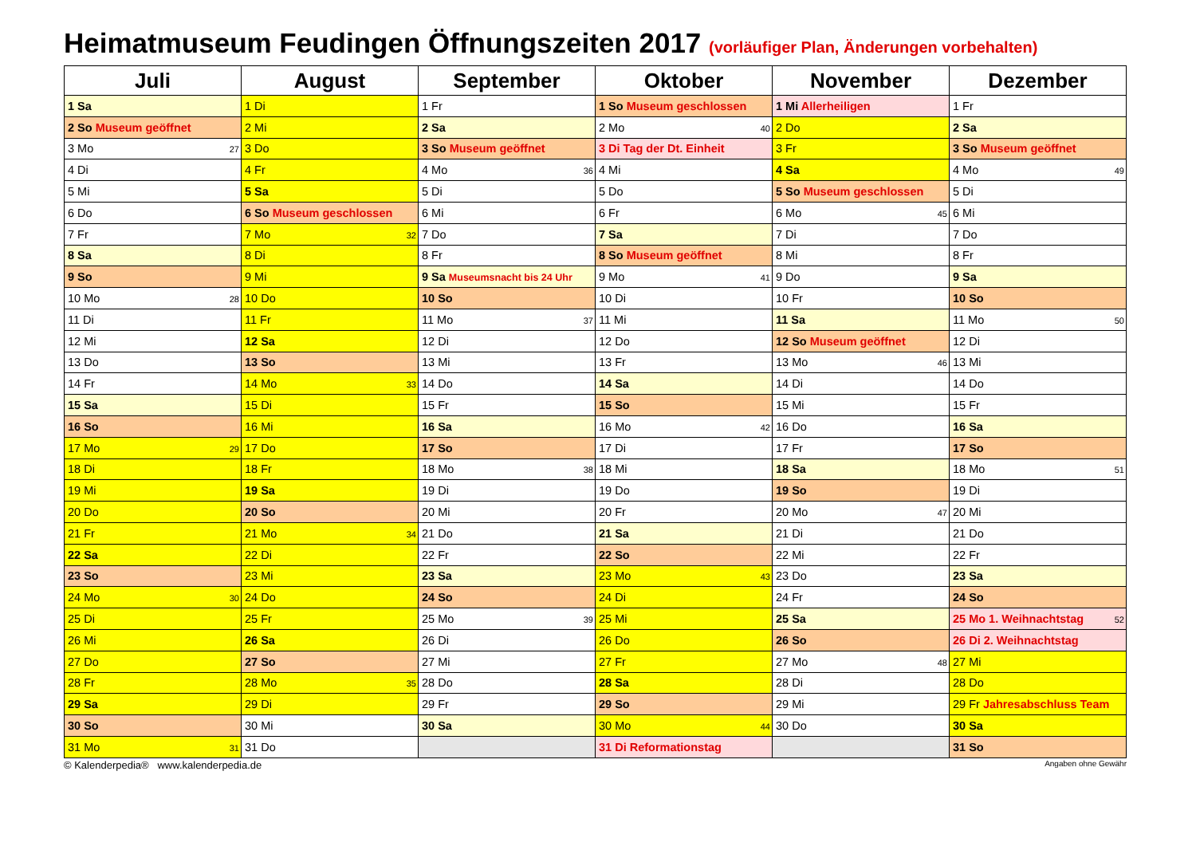Heimatmuseum Feudingen Öffnungszeiten 2017 (vorläufiger Plan, Änderungen vorbehalten)
| Juli | August | September | Oktober | November | Dezember |
| --- | --- | --- | --- | --- | --- |
| 1 Sa | 1 Di | 1 Fr | 1 So Museum geschlossen | 1 Mi Allerheiligen | 1 Fr |
| 2 So Museum geöffnet | 2 Mi | 2 Sa | 2 Mo 40 | 2 Do | 2 Sa |
| 3 Mo 27 | 3 Do | 3 So Museum geöffnet | 3 Di Tag der Dt. Einheit | 3 Fr | 3 So Museum geöffnet |
| 4 Di | 4 Fr | 4 Mo 36 | 4 Mi | 4 Sa | 4 Mo 49 |
| 5 Mi | 5 Sa | 5 Di | 5 Do | 5 So Museum geschlossen | 5 Di |
| 6 Do | 6 So Museum geschlossen | 6 Mi | 6 Fr | 6 Mo 45 | 6 Mi |
| 7 Fr | 7 Mo 32 | 7 Do | 7 Sa | 7 Di | 7 Do |
| 8 Sa | 8 Di | 8 Fr | 8 So Museum geöffnet | 8 Mi | 8 Fr |
| 9 So | 9 Mi | 9 Sa Museumsnacht bis 24 Uhr | 9 Mo 41 | 9 Do | 9 Sa |
| 10 Mo 28 | 10 Do | 10 So | 10 Di | 10 Fr | 10 So |
| 11 Di | 11 Fr | 11 Mo 37 | 11 Mi | 11 Sa | 11 Mo 50 |
| 12 Mi | 12 Sa | 12 Di | 12 Do | 12 So Museum geöffnet | 12 Di |
| 13 Do | 13 So | 13 Mi | 13 Fr | 13 Mo 46 | 13 Mi |
| 14 Fr | 14 Mo 33 | 14 Do | 14 Sa | 14 Di | 14 Do |
| 15 Sa | 15 Di | 15 Fr | 15 So | 15 Mi | 15 Fr |
| 16 So | 16 Mi | 16 Sa | 16 Mo 42 | 16 Do | 16 Sa |
| 17 Mo 29 | 17 Do | 17 So | 17 Di | 17 Fr | 17 So |
| 18 Di | 18 Fr | 18 Mo 38 | 18 Mi | 18 Sa | 18 Mo 51 |
| 19 Mi | 19 Sa | 19 Di | 19 Do | 19 So | 19 Di |
| 20 Do | 20 So | 20 Mi | 20 Fr | 20 Mo 47 | 20 Mi |
| 21 Fr | 21 Mo 34 | 21 Do | 21 Sa | 21 Di | 21 Do |
| 22 Sa | 22 Di | 22 Fr | 22 So | 22 Mi | 22 Fr |
| 23 So | 23 Mi | 23 Sa | 23 Mo 43 | 23 Do | 23 Sa |
| 24 Mo 30 | 24 Do | 24 So | 24 Di | 24 Fr | 24 So |
| 25 Di | 25 Fr | 25 Mo 39 | 25 Mi | 25 Sa | 25 Mo 1. Weihnachtstag 52 |
| 26 Mi | 26 Sa | 26 Di | 26 Do | 26 So | 26 Di 2. Weihnachtstag |
| 27 Do | 27 So | 27 Mi | 27 Fr | 27 Mo 48 | 27 Mi |
| 28 Fr | 28 Mo 35 | 28 Do | 28 Sa | 28 Di | 28 Do |
| 29 Sa | 29 Di | 29 Fr | 29 So | 29 Mi | 29 Fr Jahresabschluss Team |
| 30 So | 30 Mi | 30 Sa | 30 Mo 44 | 30 Do | 30 Sa |
| 31 Mo 31 | 31 Do | | 31 Di Reformationstag | | 31 So |
© Kalenderpedia® www.kalenderpedia.de Angaben ohne Gewähr